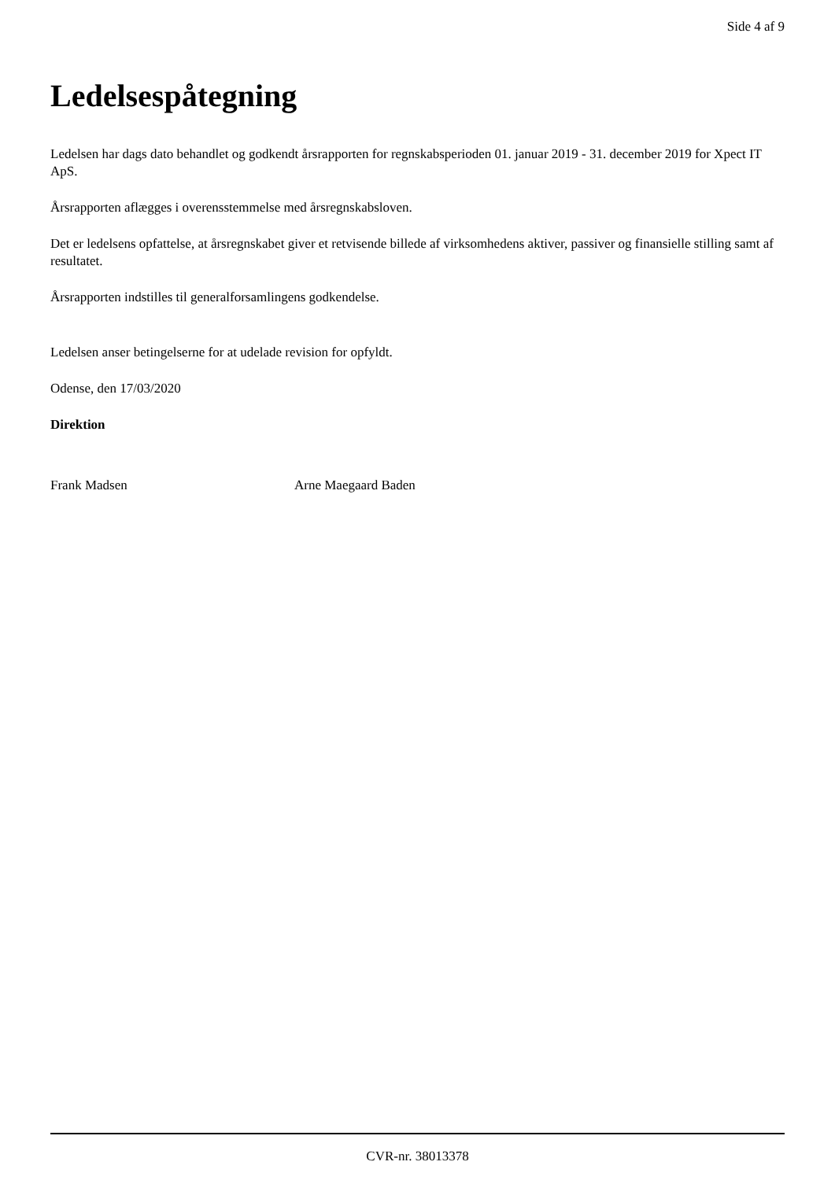Side 4 af 9
Ledelsespåtegning
Ledelsen har dags dato behandlet og godkendt årsrapporten for regnskabsperioden 01. januar 2019 - 31. december 2019 for Xpect IT ApS.
Årsrapporten aflægges i overensstemmelse med årsregnskabsloven.
Det er ledelsens opfattelse, at årsregnskabet giver et retvisende billede af virksomhedens aktiver, passiver og finansielle stilling samt af resultatet.
Årsrapporten indstilles til generalforsamlingens godkendelse.
Ledelsen anser betingelserne for at udelade revision for opfyldt.
Odense, den 17/03/2020
Direktion
Frank Madsen Arne Maegaard Baden
CVR-nr. 38013378